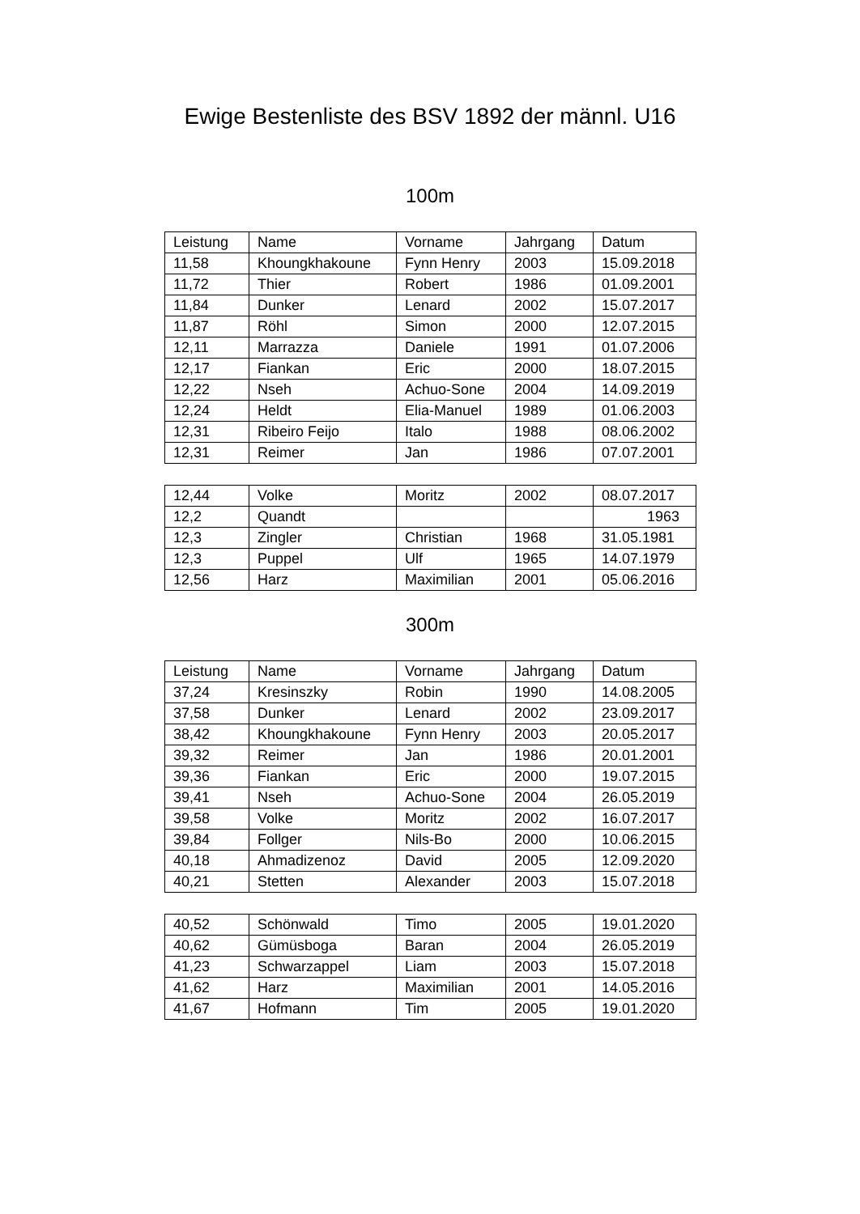Ewige Bestenliste des BSV 1892 der männl. U16
100m
| Leistung | Name | Vorname | Jahrgang | Datum |
| 11,58 | Khoungkhakoune | Fynn Henry | 2003 | 15.09.2018 |
| 11,72 | Thier | Robert | 1986 | 01.09.2001 |
| 11,84 | Dunker | Lenard | 2002 | 15.07.2017 |
| 11,87 | Röhl | Simon | 2000 | 12.07.2015 |
| 12,11 | Marrazza | Daniele | 1991 | 01.07.2006 |
| 12,17 | Fiankan | Eric | 2000 | 18.07.2015 |
| 12,22 | Nseh | Achuo-Sone | 2004 | 14.09.2019 |
| 12,24 | Heldt | Elia-Manuel | 1989 | 01.06.2003 |
| 12,31 | Ribeiro Feijo | Italo | 1988 | 08.06.2002 |
| 12,31 | Reimer | Jan | 1986 | 07.07.2001 |
| 12,44 | Volke | Moritz | 2002 | 08.07.2017 |
| 12,2 | Quandt | | | 1963 |
| 12,3 | Zingler | Christian | 1968 | 31.05.1981 |
| 12,3 | Puppel | Ulf | 1965 | 14.07.1979 |
| 12,56 | Harz | Maximilian | 2001 | 05.06.2016 |
300m
| Leistung | Name | Vorname | Jahrgang | Datum |
| 37,24 | Kresinszky | Robin | 1990 | 14.08.2005 |
| 37,58 | Dunker | Lenard | 2002 | 23.09.2017 |
| 38,42 | Khoungkhakoune | Fynn Henry | 2003 | 20.05.2017 |
| 39,32 | Reimer | Jan | 1986 | 20.01.2001 |
| 39,36 | Fiankan | Eric | 2000 | 19.07.2015 |
| 39,41 | Nseh | Achuo-Sone | 2004 | 26.05.2019 |
| 39,58 | Volke | Moritz | 2002 | 16.07.2017 |
| 39,84 | Follger | Nils-Bo | 2000 | 10.06.2015 |
| 40,18 | Ahmadizenoz | David | 2005 | 12.09.2020 |
| 40,21 | Stetten | Alexander | 2003 | 15.07.2018 |
| 40,52 | Schönwald | Timo | 2005 | 19.01.2020 |
| 40,62 | Gümüsboga | Baran | 2004 | 26.05.2019 |
| 41,23 | Schwarzappel | Liam | 2003 | 15.07.2018 |
| 41,62 | Harz | Maximilian | 2001 | 14.05.2016 |
| 41,67 | Hofmann | Tim | 2005 | 19.01.2020 |